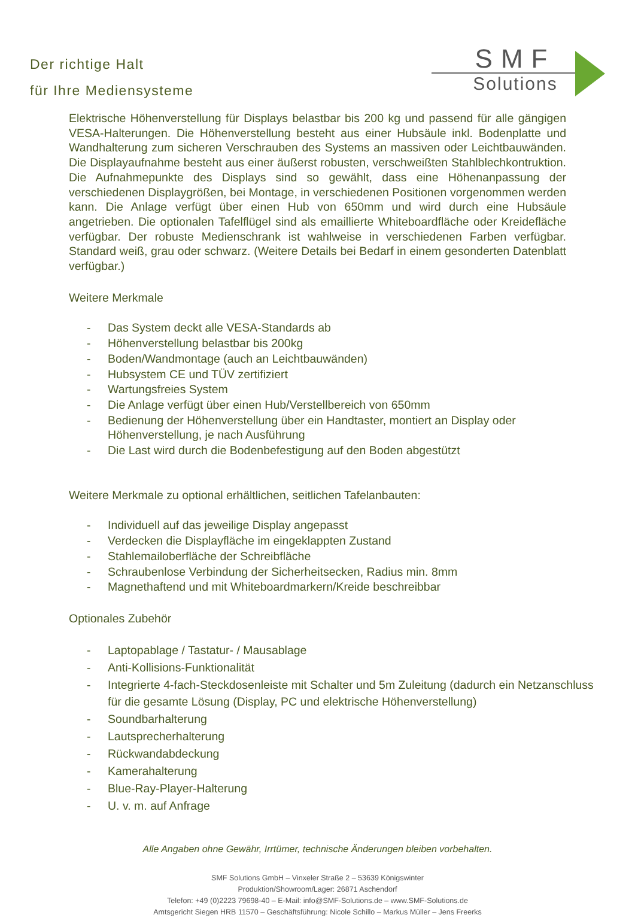Der richtige Halt
für Ihre Mediensysteme
SMF
Solutions
Elektrische Höhenverstellung für Displays belastbar bis 200 kg und passend für alle gängigen VESA-Halterungen. Die Höhenverstellung besteht aus einer Hubsäule inkl. Bodenplatte und Wandhalterung zum sicheren Verschrauben des Systems an massiven oder Leichtbauwänden. Die Displayaufnahme besteht aus einer äußerst robusten, verschweißten Stahlblechkontruktion. Die Aufnahmepunkte des Displays sind so gewählt, dass eine Höhenanpassung der verschiedenen Displaygrößen, bei Montage, in verschiedenen Positionen vorgenommen werden kann. Die Anlage verfügt über einen Hub von 650mm und wird durch eine Hubsäule angetrieben. Die optionalen Tafelflügel sind als emaillierte Whiteboardfläche oder Kreidefläche verfügbar. Der robuste Medienschrank ist wahlweise in verschiedenen Farben verfügbar. Standard weiß, grau oder schwarz. (Weitere Details bei Bedarf in einem gesonderten Datenblatt verfügbar.)
Weitere Merkmale
- Das System deckt alle VESA-Standards ab
- Höhenverstellung belastbar bis 200kg
- Boden/Wandmontage (auch an Leichtbauwänden)
- Hubsystem CE und TÜV zertifiziert
- Wartungsfreies System
- Die Anlage verfügt über einen Hub/Verstellbereich von 650mm
- Bedienung der Höhenverstellung über ein Handtaster, montiert an Display oder Höhenverstellung, je nach Ausführung
- Die Last wird durch die Bodenbefestigung auf den Boden abgestützt
Weitere Merkmale zu optional erhältlichen, seitlichen Tafelanbauten:
- Individuell auf das jeweilige Display angepasst
- Verdecken die Displayfläche im eingeklappten Zustand
- Stahlemailoberfläche der Schreibfläche
- Schraubenlose Verbindung der Sicherheitsecken, Radius min. 8mm
- Magnethaftend und mit Whiteboardmarkern/Kreide beschreibbar
Optionales Zubehör
- Laptopablage / Tastatur- / Mausablage
- Anti-Kollisions-Funktionalität
- Integrierte 4-fach-Steckdosenleiste mit Schalter und 5m Zuleitung (dadurch ein Netzanschluss für die gesamte Lösung (Display, PC und elektrische Höhenverstellung)
- Soundbarhalterung
- Lautsprecherhalterung
- Rückwandabdeckung
- Kamerahalterung
- Blue-Ray-Player-Halterung
- U. v. m. auf Anfrage
Alle Angaben ohne Gewähr, Irrtümer, technische Änderungen bleiben vorbehalten.
SMF Solutions GmbH – Vinxeler Straße 2 – 53639 Königswinter
Produktion/Showroom/Lager: 26871 Aschendorf
Telefon: +49 (0)2223 79698-40 – E-Mail: info@SMF-Solutions.de – www.SMF-Solutions.de
Amtsgericht Siegen HRB 11570 – Geschäftsführung: Nicole Schillo – Markus Müller – Jens Freerks